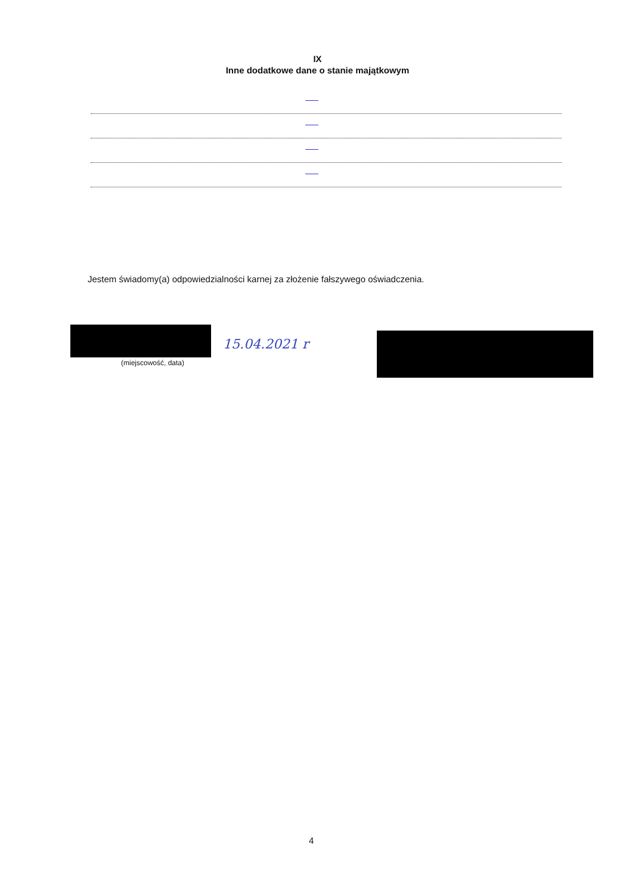IX
Inne dodatkowe dane o stanie majątkowym
Jestem świadomy(a) odpowiedzialności karnej za złożenie fałszywego oświadczenia.
15.04.2021 r
(miejscowość, data)
4